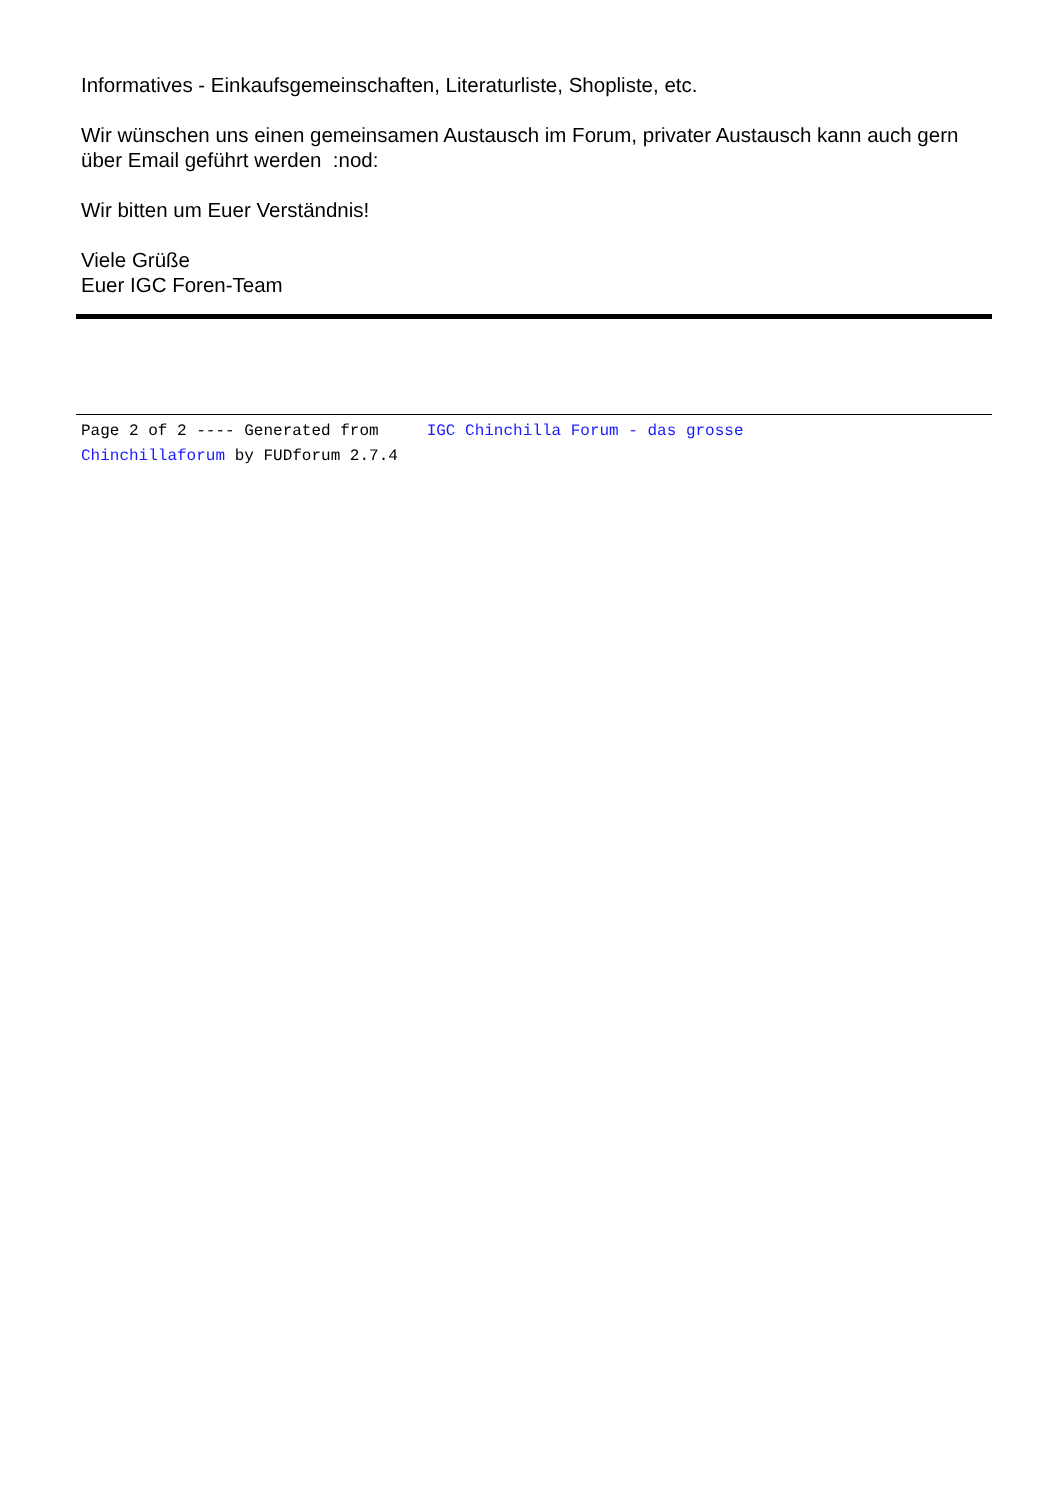Informatives - Einkaufsgemeinschaften, Literaturliste, Shopliste, etc.
Wir wünschen uns einen gemeinsamen Austausch im Forum, privater Austausch kann auch gern über Email geführt werden :nod:
Wir bitten um Euer Verständnis!
Viele Grüße
Euer IGC Foren-Team
Page 2 of 2 ---- Generated from IGC Chinchilla Forum - das grosse
Chinchillaforum by FUDforum 2.7.4